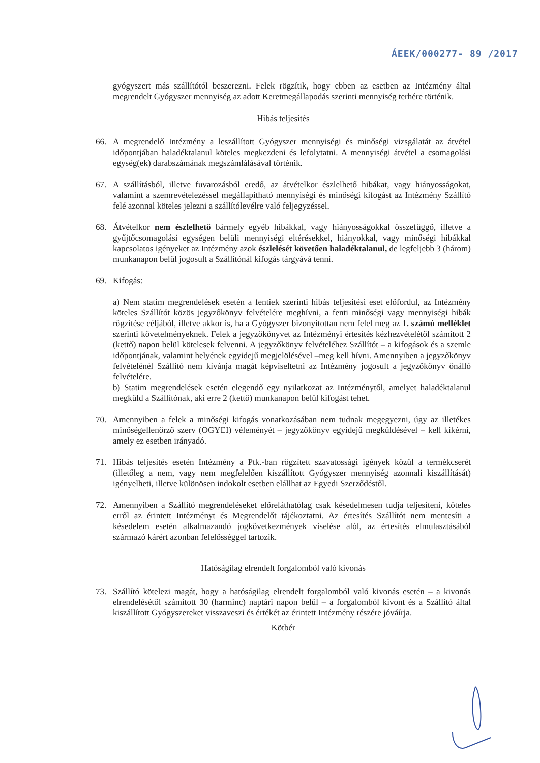ÁEEK/000277- 89 /2017
gyógyszert más szállítótól beszerezni. Felek rögzítik, hogy ebben az esetben az Intézmény által megrendelt Gyógyszer mennyiség az adott Keretmegállapodás szerinti mennyiség terhére történik.
Hibás teljesítés
66. A megrendelő Intézmény a leszállított Gyógyszer mennyiségi és minőségi vizsgálatát az átvétel időpontjában haladéktalanul köteles megkezdeni és lefolytatni. A mennyiségi átvétel a csomagolási egység(ek) darabszámának megszámlálásával történik.
67. A szállításból, illetve fuvarozásból eredő, az átvételkor észlelhető hibákat, vagy hiányosságokat, valamint a szemrevételezéssel megállapítható mennyiségi és minőségi kifogást az Intézmény Szállító felé azonnal köteles jelezni a szállítólevélre való feljegyzéssel.
68. Átvételkor nem észlelhető bármely egyéb hibákkal, vagy hiányosságokkal összefüggő, illetve a gyűjtőcsomagolási egységen belüli mennyiségi eltérésekkel, hiányokkal, vagy minőségi hibákkal kapcsolatos igényeket az Intézmény azok észlelését követően haladéktalanul, de legfeljebb 3 (három) munkanapon belül jogosult a Szállítónál kifogás tárgyává tenni.
69. Kifogás:
a) Nem statim megrendelések esetén a fentiek szerinti hibás teljesítési eset előfordul, az Intézmény köteles Szállítót közös jegyzőkönyv felvételére meghívni, a fenti minőségi vagy mennyiségi hibák rögzítése céljából, illetve akkor is, ha a Gyógyszer bizonyítottan nem felel meg az 1. számú melléklet szerinti követelményeknek. Felek a jegyzőkönyvet az Intézményi értesítés kézhezvételétől számított 2 (kettő) napon belül kötelesek felvenni. A jegyzőkönyv felvételéhez Szállítót – a kifogások és a szemle időpontjának, valamint helyének egyidejű megjelölésével –meg kell hívni. Amennyiben a jegyzőkönyv felvételénél Szállító nem kívánja magát képviseltetni az Intézmény jogosult a jegyzőkönyv önálló felvételére.
b) Statim megrendelések esetén elegendő egy nyilatkozat az Intézménytől, amelyet haladéktalanul megküld a Szállítónak, aki erre 2 (kettő) munkanapon belül kifogást tehet.
70. Amennyiben a felek a minőségi kifogás vonatkozásában nem tudnak megegyezni, úgy az illetékes minőségellenőrző szerv (OGYEI) véleményét – jegyzőkönyv egyidejű megküldésével – kell kikérni, amely ez esetben irányadó.
71. Hibás teljesítés esetén Intézmény a Ptk.-ban rögzített szavatossági igények közül a termékcserét (illetőleg a nem, vagy nem megfelelően kiszállított Gyógyszer mennyiség azonnali kiszállítását) igényelheti, illetve különösen indokolt esetben elállhat az Egyedi Szerződéstől.
72. Amennyiben a Szállító megrendeléseket előreláthatólag csak késedelmesen tudja teljesíteni, köteles erről az érintett Intézményt és Megrendelőt tájékoztatni. Az értesítés Szállítót nem mentesíti a késedelem esetén alkalmazandó jogkövetkezmények viselése alól, az értesítés elmulasztásából származó kárért azonban felelősséggel tartozik.
Hatóságilag elrendelt forgalomból való kivonás
73. Szállító kötelezi magát, hogy a hatóságilag elrendelt forgalomból való kivonás esetén – a kivonás elrendelésétől számított 30 (harminc) naptári napon belül – a forgalomból kivont és a Szállító által kiszállított Gyógyszereket visszaveszi és értékét az érintett Intézmény részére jóváírja.
Kötbér